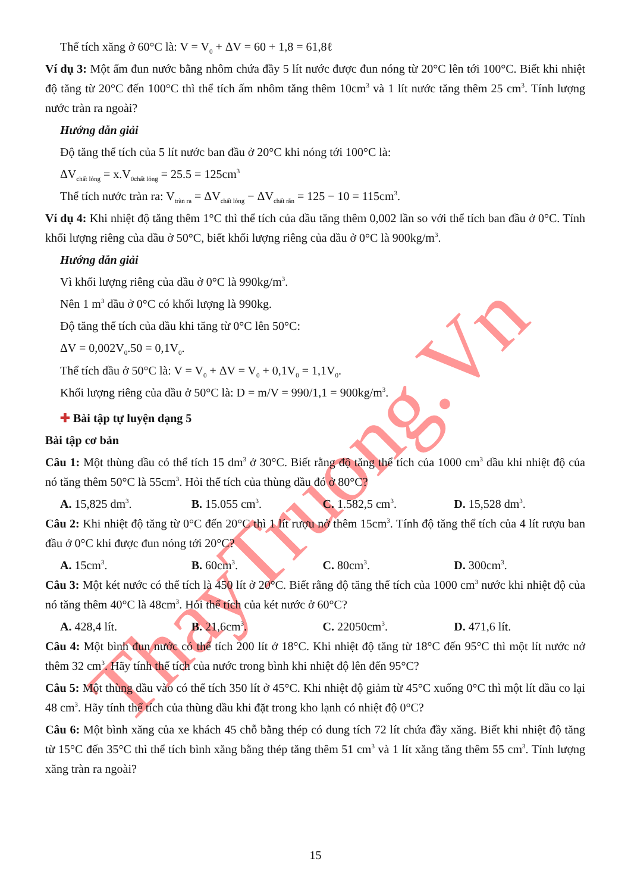ThayTruong.Vn
Thể tích xăng ở 60°C là: V = V<sub>0</sub> + ΔV = 60 + 1,8 = 61,8ℓ
Ví dụ 3: Một ấm đun nước bằng nhôm chứa đầy 5 lít nước được đun nóng từ 20°C lên tới 100°C. Biết khi nhiệt độ tăng từ 20°C đến 100°C thì thể tích ấm nhôm tăng thêm 10cm<sup>3</sup> và 1 lít nước tăng thêm 25 cm<sup>3</sup>. Tính lượng nước tràn ra ngoài?
Hướng dẫn giải
Độ tăng thể tích của 5 lít nước ban đầu ở 20°C khi nóng tới 100°C là:
ΔV<sub>chất lỏng</sub> = x.V<sub>0chất lỏng</sub> = 25.5 = 125cm<sup>3</sup>
Thể tích nước tràn ra: V<sub>tràn ra</sub> = ΔV<sub>chất lỏng</sub> − ΔV<sub>chất rắn</sub> = 125 − 10 = 115cm<sup>3</sup>.
Ví dụ 4: Khi nhiệt độ tăng thêm 1°C thì thể tích của dầu tăng thêm 0,002 lần so với thể tích ban đầu ở 0°C. Tính khối lượng riêng của dầu ở 50°C, biết khối lượng riêng của dầu ở 0°C là 900kg/m<sup>3</sup>.
Hướng dẫn giải
Vì khối lượng riêng của dầu ở 0°C là 990kg/m<sup>3</sup>.
Nên 1 m<sup>3</sup> dầu ở 0°C có khối lượng là 990kg.
Độ tăng thể tích của dầu khi tăng từ 0°C lên 50°C:
ΔV = 0,002V<sub>0</sub>.50 = 0,1V<sub>0</sub>.
Thể tích dầu ở 50°C là: V = V<sub>0</sub> + ΔV = V<sub>0</sub> + 0,1V<sub>0</sub> = 1,1V<sub>0</sub>.
Khối lượng riêng của dầu ở 50°C là: D = m/V = 990/1,1 = 900kg/m<sup>3</sup>.
✚ Bài tập tự luyện dạng 5
Bài tập cơ bản
Câu 1: Một thùng dầu có thể tích 15 dm<sup>3</sup> ở 30°C. Biết rằng độ tăng thể tích của 1000 cm<sup>3</sup> dầu khi nhiệt độ của nó tăng thêm 50°C là 55cm<sup>3</sup>. Hỏi thể tích của thùng dầu đó ở 80°C?
A. 15,825 dm<sup>3</sup>. B. 15.055 cm<sup>3</sup>. C. 1.582,5 cm<sup>3</sup>. D. 15,528 dm<sup>3</sup>.
Câu 2: Khi nhiệt độ tăng từ 0°C đến 20°C thì 1 lít rượu nở thêm 15cm<sup>3</sup>. Tính độ tăng thể tích của 4 lít rượu ban đầu ở 0°C khi được đun nóng tới 20°C?
A. 15cm<sup>3</sup>. B. 60cm<sup>3</sup>. C. 80cm<sup>3</sup>. D. 300cm<sup>3</sup>.
Câu 3: Một két nước có thể tích là 450 lít ở 20°C. Biết rằng độ tăng thể tích của 1000 cm<sup>3</sup> nước khi nhiệt độ của nó tăng thêm 40°C là 48cm<sup>3</sup>. Hỏi thể tích của két nước ở 60°C?
A. 428,4 lít. B. 21,6cm<sup>3</sup>. C. 22050cm<sup>3</sup>. D. 471,6 lít.
Câu 4: Một bình đun nước có thể tích 200 lít ở 18°C. Khi nhiệt độ tăng từ 18°C đến 95°C thì một lít nước nở thêm 32 cm<sup>3</sup>. Hãy tính thể tích của nước trong bình khi nhiệt độ lên đến 95°C?
Câu 5: Một thùng dầu vào có thể tích 350 lít ở 45°C. Khi nhiệt độ giảm từ 45°C xuống 0°C thì một lít dầu co lại 48 cm<sup>3</sup>. Hãy tính thể tích của thùng dầu khi đặt trong kho lạnh có nhiệt độ 0°C?
Câu 6: Một bình xăng của xe khách 45 chỗ bằng thép có dung tích 72 lít chứa đầy xăng. Biết khi nhiệt độ tăng từ 15°C đến 35°C thì thể tích bình xăng bằng thép tăng thêm 51 cm<sup>3</sup> và 1 lít xăng tăng thêm 55 cm<sup>3</sup>. Tính lượng xăng tràn ra ngoài?
15